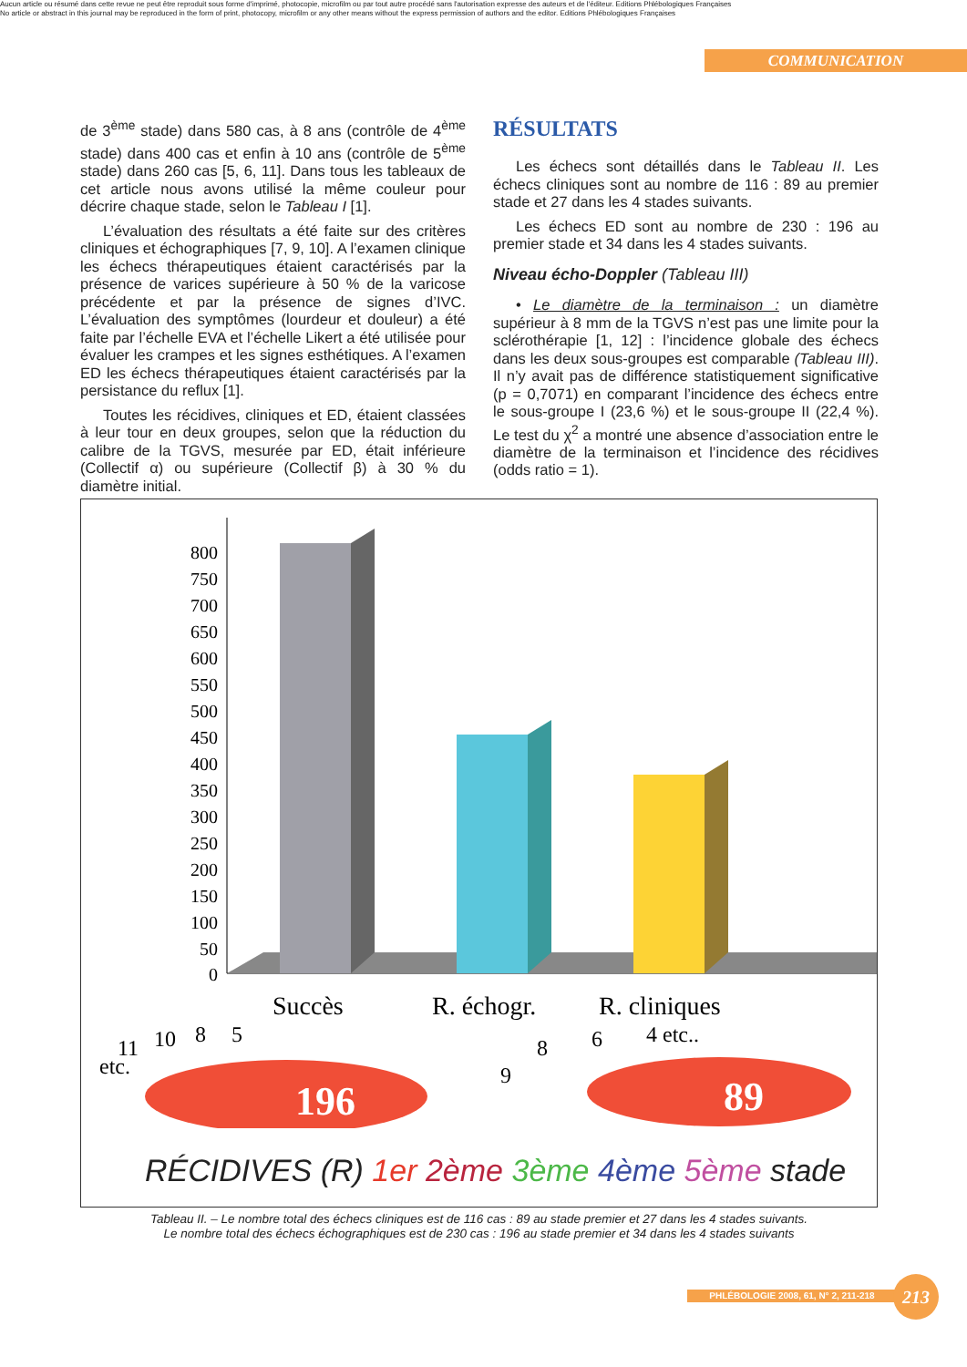Aucun article ou résumé dans cette revue ne peut être reproduit sous forme d'imprimé, photocopie, microfilm ou par tout autre procédé sans l'autorisation expresse des auteurs et de l'éditeur. Editions Phlébologiques Françaises
No article or abstract in this journal may be reproduced in the form of print, photocopy, microfilm or any other means without the express permission of authors and the editor. Editions Phlébologiques Françaises
COMMUNICATION
de 3<sup>ème</sup> stade) dans 580 cas, à 8 ans (contrôle de 4<sup>ème</sup> stade) dans 400 cas et enfin à 10 ans (contrôle de 5<sup>ème</sup> stade) dans 260 cas [5, 6, 11]. Dans tous les tableaux de cet article nous avons utilisé la même couleur pour décrire chaque stade, selon le Tableau I [1].
L’évaluation des résultats a été faite sur des critères cliniques et échographiques [7, 9, 10]. A l’examen clinique les échecs thérapeutiques étaient caractérisés par la présence de varices supérieure à 50 % de la varicose précédente et par la présence de signes d’IVC. L’évaluation des symptômes (lourdeur et douleur) a été faite par l’échelle EVA et l’échelle Likert a été utilisée pour évaluer les crampes et les signes esthétiques. A l’examen ED les échecs thérapeutiques étaient caractérisés par la persistance du reflux [1].
Toutes les récidives, cliniques et ED, étaient classées à leur tour en deux groupes, selon que la réduction du calibre de la TGVS, mesurée par ED, était inférieure (Collectif α) ou supérieure (Collectif β) à 30 % du diamètre initial.
RÉSULTATS
Les échecs sont détaillés dans le Tableau II. Les échecs cliniques sont au nombre de 116 : 89 au premier stade et 27 dans les 4 stades suivants.
Les échecs ED sont au nombre de 230 : 196 au premier stade et 34 dans les 4 stades suivants.
Niveau écho-Doppler (Tableau III)
• Le diamètre de la terminaison : un diamètre supérieur à 8 mm de la TGVS n’est pas une limite pour la sclérothérapie [1, 12] : l’incidence globale des échecs dans les deux sous-groupes est comparable (Tableau III). Il n’y avait pas de différence statistiquement significative (p = 0,7071) en comparant l’incidence des échecs entre le sous-groupe I (23,6 %) et le sous-groupe II (22,4 %). Le test du χ<sup>2</sup> a montré une absence d’association entre le diamètre de la terminaison et l’incidence des récidives (odds ratio = 1).
800
750
700
650
600
550
500
450
400
350
300
250
200
150
100
50
0
Succès
R. échogr.
R. cliniques
196
89
11
etc.
10
8
5
9
8
6
4 etc..
RÉCIDIVES (R) 1er 2ème 3ème 4ème 5ème stade
Tableau II. – Le nombre total des échecs cliniques est de 116 cas : 89 au stade premier et 27 dans les 4 stades suivants.
Le nombre total des échecs échographiques est de 230 cas : 196 au stade premier et 34 dans les 4 stades suivants
PHLÉBOLOGIE 2008, 61, N° 2, 211-218 213